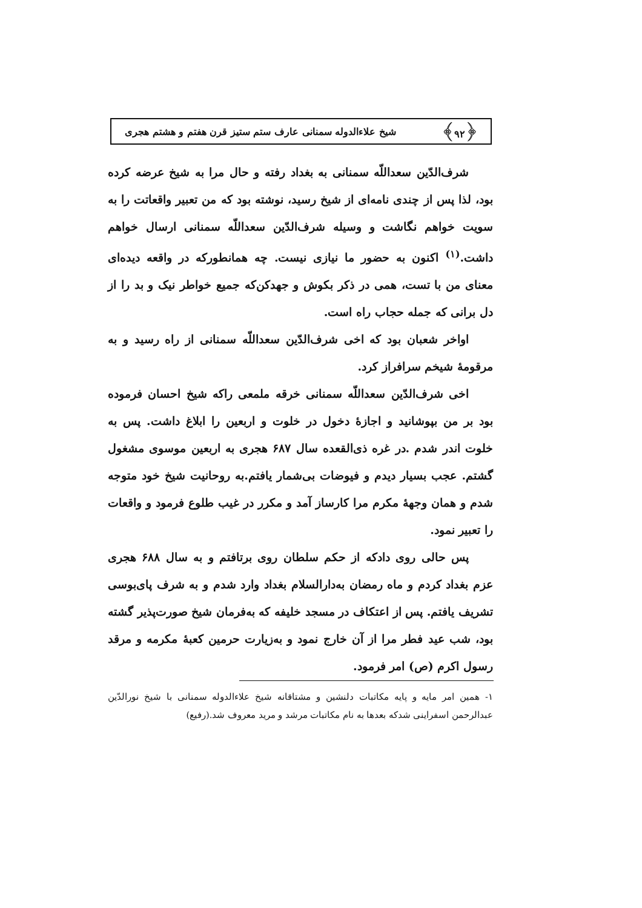﴿۹۲﴾ شیخ علاءالدوله سمنانی عارف ستم ستیز قرن هفتم و هشتم هجری
شرف‌الدّین سعداللّه سمنانی به بغداد رفته و حال مرا به شیخ عرضه کرده بود، لذا پس از چندی نامه‌ای از شیخ رسید، نوشته بود که من تعبیر واقعاتت را به سویت خواهم نگاشت و وسیله شرف‌الدّین سعداللّه سمنانی ارسال خواهم داشت.<sup>(۱)</sup> اکنون به حضور ما نیازی نیست. چه همانطورکه در واقعه دیده‌ای معنای من با تست، همی در ذکر بکوش و جهدکن‌که جمیع خواطر نیک و بد را از دل برانی که جمله حجاب راه است.
اواخر شعبان بود که اخی شرف‌الدّین سعداللّه سمنانی از راه رسید و به مرقومهٔ شیخم سرافراز کرد.
اخی شرف‌الدّین سعداللّه سمنانی خرقه ملمعی راکه شیخ احسان فرموده بود بر من بپوشانید و اجازهٔ دخول در خلوت و اربعین را ابلاغ داشت. پس به خلوت اندر شدم .در غره ذی‌القعده سال ۶۸۷ هجری به اربعین موسوی مشغول گشتم. عجب بسیار دیدم و فیوضات بی‌شمار یافتم.به روحانیت شیخ خود متوجه شدم و همان وجههٔ مکرم مرا کارساز آمد و مکرر در غیب طلوع فرمود و واقعات را تعبیر نمود.
پس حالی روی دادکه از حکم سلطان روی برتافتم و به سال ۶۸۸ هجری عزم بغداد کردم و ماه رمضان به‌دارالسلام بغداد وارد شدم و به شرف پای‌بوسی تشریف یافتم. پس از اعتکاف در مسجد خلیفه که به‌فرمان شیخ صورت‌پذیر گشته بود، شب عید فطر مرا از آن خارج نمود و به‌زیارت حرمین کعبهٔ مکرمه و مرقد رسول اکرم (ص) امر فرمود.
۱- همین امر مایه و پایه مکاتبات دلنشین و مشتاقانه شیخ علاءالدوله سمنانی با شیخ نورالدّین عبدالرحمن اسفراینی شدکه بعدها به نام مکاتبات مرشد و مرید معروف شد.(رفیع)